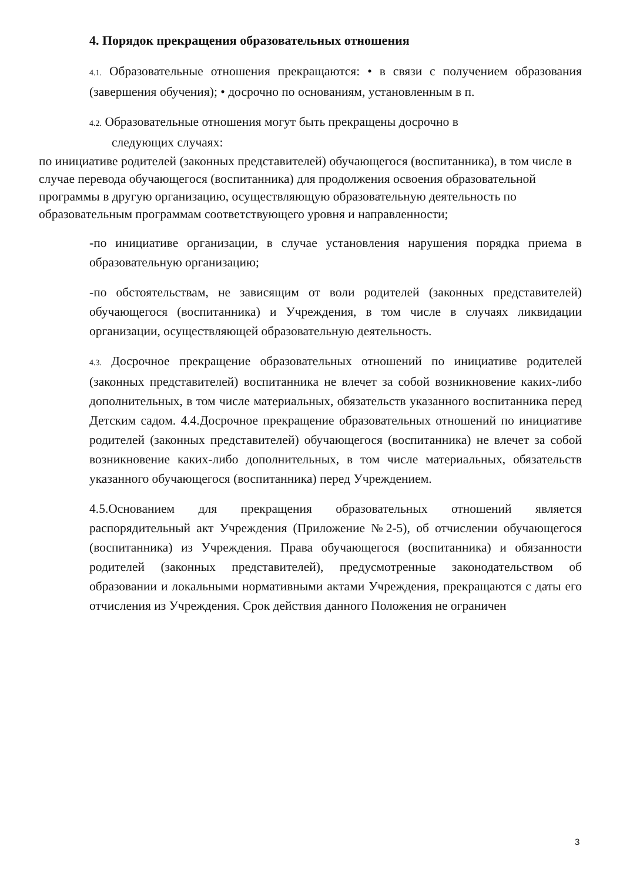4. Порядок прекращения образовательных отношения
4.1. Образовательные отношения прекращаются: • в связи с получением образования (завершения обучения); • досрочно по основаниям, установленным в п.
4.2. Образовательные отношения могут быть прекращены досрочно в
следующих случаях:
по инициативе родителей (законных представителей) обучающегося (воспитанника), в том числе в случае перевода обучающегося (воспитанника) для продолжения освоения образовательной программы в другую организацию, осуществляющую образовательную деятельность по образовательным программам соответствующего уровня и направленности;
-по инициативе организации, в случае установления нарушения порядка приема в образовательную организацию;
-по обстоятельствам, не зависящим от воли родителей (законных представителей) обучающегося (воспитанника) и Учреждения, в том числе в случаях ликвидации организации, осуществляющей образовательную деятельность.
4.3. Досрочное прекращение образовательных отношений по инициативе родителей (законных представителей) воспитанника не влечет за собой возникновение каких-либо дополнительных, в том числе материальных, обязательств указанного воспитанника перед Детским садом. 4.4.Досрочное прекращение образовательных отношений по инициативе родителей (законных представителей) обучающегося (воспитанника) не влечет за собой возникновение каких-либо дополнительных, в том числе материальных, обязательств указанного обучающегося (воспитанника) перед Учреждением.
4.5.Основанием для прекращения образовательных отношений является распорядительный акт Учреждения (Приложение №2-5), об отчислении обучающегося (воспитанника) из Учреждения. Права обучающегося (воспитанника) и обязанности родителей (законных представителей), предусмотренные законодательством об образовании и локальными нормативными актами Учреждения, прекращаются с даты его отчисления из Учреждения. Срок действия данного Положения не ограничен
3